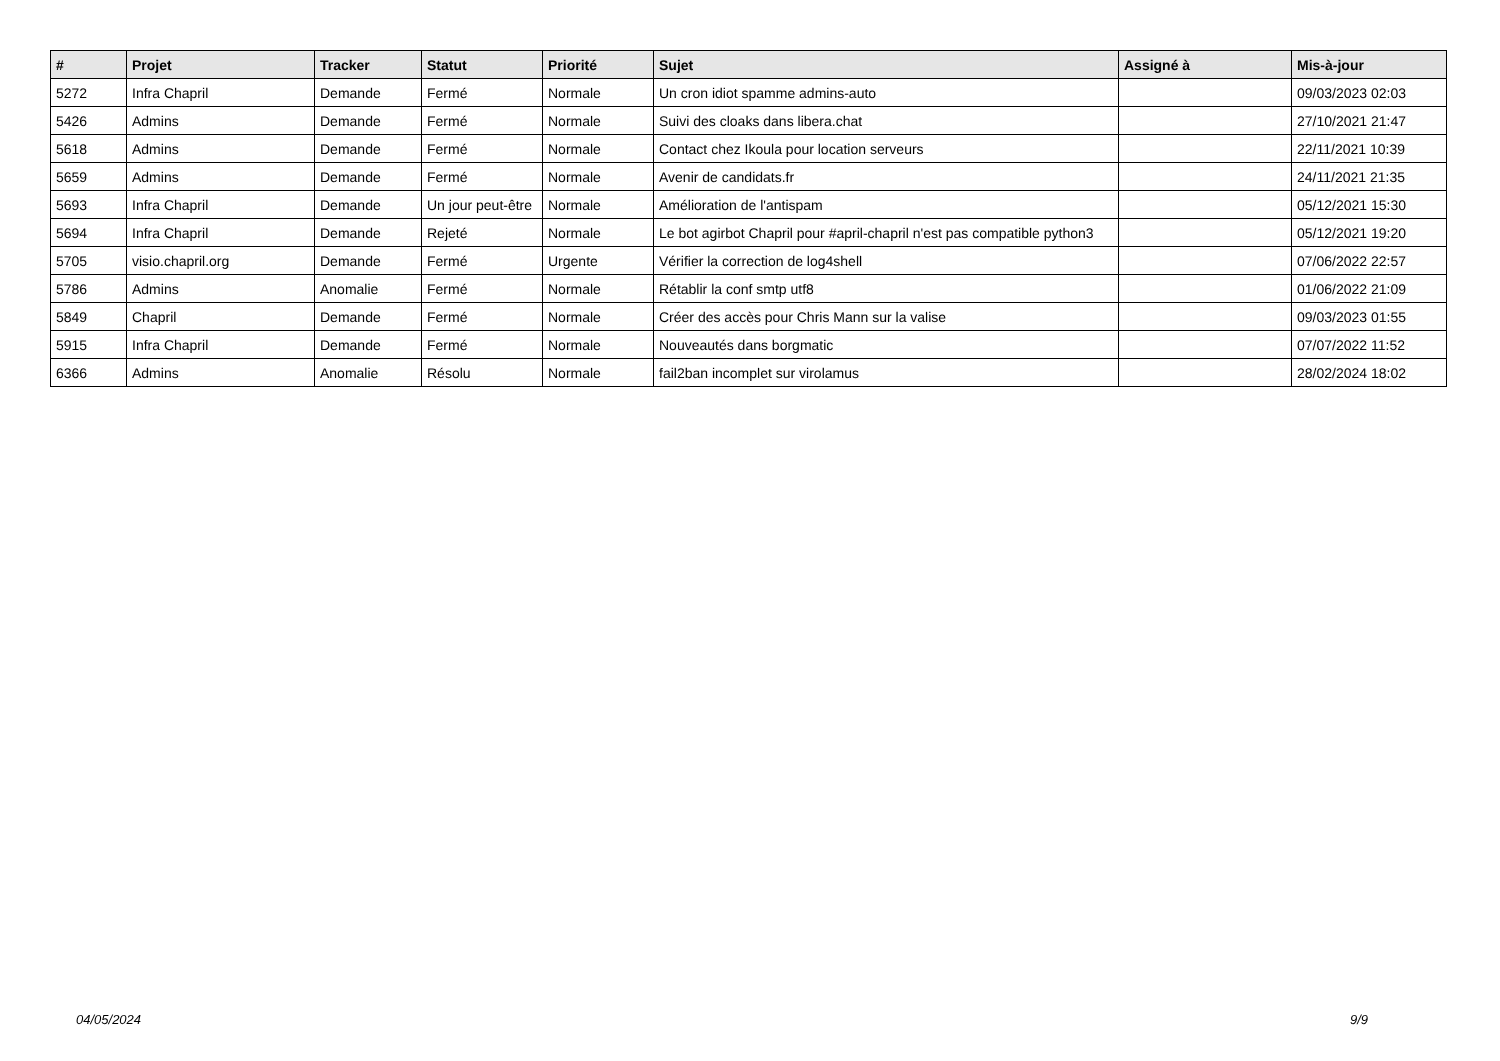| # | Projet | Tracker | Statut | Priorité | Sujet | Assigné à | Mis-à-jour |
| --- | --- | --- | --- | --- | --- | --- | --- |
| 5272 | Infra Chapril | Demande | Fermé | Normale | Un cron idiot spamme admins-auto | | 09/03/2023 02:03 |
| 5426 | Admins | Demande | Fermé | Normale | Suivi des cloaks dans libera.chat | | 27/10/2021 21:47 |
| 5618 | Admins | Demande | Fermé | Normale | Contact chez Ikoula pour location serveurs | | 22/11/2021 10:39 |
| 5659 | Admins | Demande | Fermé | Normale | Avenir de candidats.fr | | 24/11/2021 21:35 |
| 5693 | Infra Chapril | Demande | Un jour peut-être | Normale | Amélioration de l'antispam | | 05/12/2021 15:30 |
| 5694 | Infra Chapril | Demande | Rejeté | Normale | Le bot agirbot Chapril pour #april-chapril n'est pas compatible python3 | | 05/12/2021 19:20 |
| 5705 | visio.chapril.org | Demande | Fermé | Urgente | Vérifier la correction de log4shell | | 07/06/2022 22:57 |
| 5786 | Admins | Anomalie | Fermé | Normale | Rétablir la conf smtp utf8 | | 01/06/2022 21:09 |
| 5849 | Chapril | Demande | Fermé | Normale | Créer des accès pour Chris Mann sur la valise | | 09/03/2023 01:55 |
| 5915 | Infra Chapril | Demande | Fermé | Normale | Nouveautés dans borgmatic | | 07/07/2022 11:52 |
| 6366 | Admins | Anomalie | Résolu | Normale | fail2ban incomplet sur virolamus | | 28/02/2024 18:02 |
04/05/2024 9/9